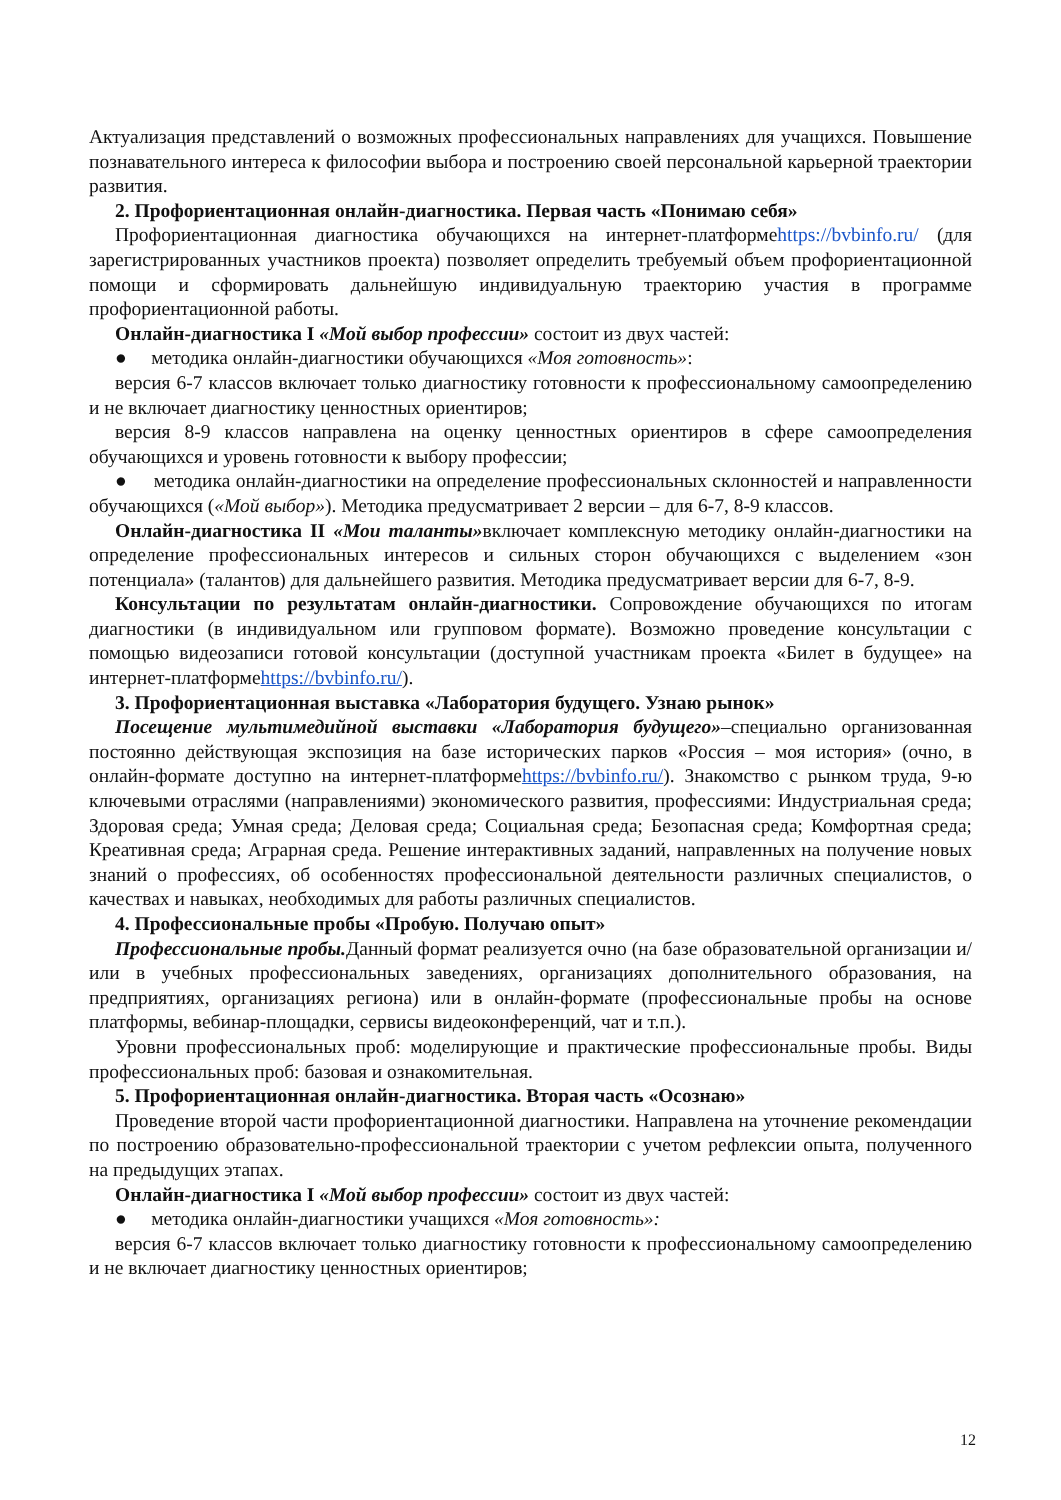Актуализация представлений о возможных профессиональных направлениях для учащихся. Повышение познавательного интереса к философии выбора и построению своей персональной карьерной траектории развития.
2. Профориентационная онлайн-диагностика. Первая часть «Понимаю себя»
Профориентационная диагностика обучающихся на интернет-платформеhttps://bvbinfo.ru/ (для зарегистрированных участников проекта) позволяет определить требуемый объем профориентационной помощи и сформировать дальнейшую индивидуальную траекторию участия в программе профориентационной работы.
Онлайн-диагностика I «Мой выбор профессии» состоит из двух частей:
● методика онлайн-диагностики обучающихся «Моя готовность»:
версия 6-7 классов включает только диагностику готовности к профессиональному самоопределению и не включает диагностику ценностных ориентиров;
версия 8-9 классов направлена на оценку ценностных ориентиров в сфере самоопределения обучающихся и уровень готовности к выбору профессии;
● методика онлайн-диагностики на определение профессиональных склонностей и направленности обучающихся («Мой выбор»). Методика предусматривает 2 версии – для 6-7, 8-9 классов.
Онлайн-диагностика II «Мои таланты»включает комплексную методику онлайн-диагностики на определение профессиональных интересов и сильных сторон обучающихся с выделением «зон потенциала» (талантов) для дальнейшего развития. Методика предусматривает версии для 6-7, 8-9.
Консультации по результатам онлайн-диагностики. Сопровождение обучающихся по итогам диагностики (в индивидуальном или групповом формате). Возможно проведение консультации с помощью видеозаписи готовой консультации (доступной участникам проекта «Билет в будущее» на интернет-платформеhttps://bvbinfo.ru/).
3. Профориентационная выставка «Лаборатория будущего. Узнаю рынок»
Посещение мультимедийной выставки «Лаборатория будущего»–специально организованная постоянно действующая экспозиция на базе исторических парков «Россия – моя история» (очно, в онлайн-формате доступно на интернет-платформеhttps://bvbinfo.ru/). Знакомство с рынком труда, 9-ю ключевыми отраслями (направлениями) экономического развития, профессиями: Индустриальная среда; Здоровая среда; Умная среда; Деловая среда; Социальная среда; Безопасная среда; Комфортная среда; Креативная среда; Аграрная среда. Решение интерактивных заданий, направленных на получение новых знаний о профессиях, об особенностях профессиональной деятельности различных специалистов, о качествах и навыках, необходимых для работы различных специалистов.
4. Профессиональные пробы «Пробую. Получаю опыт»
Профессиональные пробы. Данный формат реализуется очно (на базе образовательной организации и/ или в учебных профессиональных заведениях, организациях дополнительного образования, на предприятиях, организациях региона) или в онлайн-формате (профессиональные пробы на основе платформы, вебинар-площадки, сервисы видеоконференций, чат и т.п.).
Уровни профессиональных проб: моделирующие и практические профессиональные пробы. Виды профессиональных проб: базовая и ознакомительная.
5. Профориентационная онлайн-диагностика. Вторая часть «Осознаю»
Проведение второй части профориентационной диагностики. Направлена на уточнение рекомендации по построению образовательно-профессиональной траектории с учетом рефлексии опыта, полученного на предыдущих этапах.
Онлайн-диагностика I «Мой выбор профессии» состоит из двух частей:
● методика онлайн-диагностики учащихся «Моя готовность»:
версия 6-7 классов включает только диагностику готовности к профессиональному самоопределению и не включает диагностику ценностных ориентиров;
12